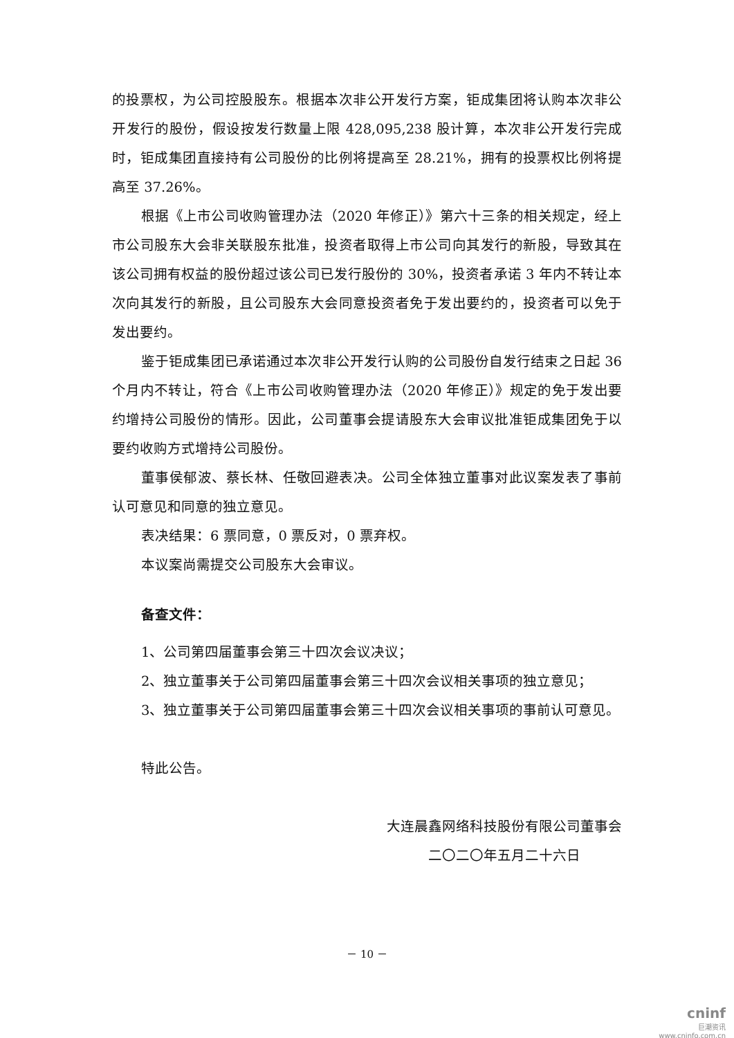的投票权，为公司控股股东。根据本次非公开发行方案，钜成集团将认购本次非公开发行的股份，假设按发行数量上限 428,095,238 股计算，本次非公开发行完成时，钜成集团直接持有公司股份的比例将提高至 28.21%，拥有的投票权比例将提高至 37.26%。
根据《上市公司收购管理办法（2020 年修正）》第六十三条的相关规定，经上市公司股东大会非关联股东批准，投资者取得上市公司向其发行的新股，导致其在该公司拥有权益的股份超过该公司已发行股份的 30%，投资者承诺 3 年内不转让本次向其发行的新股，且公司股东大会同意投资者免于发出要约的，投资者可以免于发出要约。
鉴于钜成集团已承诺通过本次非公开发行认购的公司股份自发行结束之日起 36 个月内不转让，符合《上市公司收购管理办法（2020 年修正）》规定的免于发出要约增持公司股份的情形。因此，公司董事会提请股东大会审议批准钜成集团免于以要约收购方式增持公司股份。
董事侯郁波、蔡长林、任敬回避表决。公司全体独立董事对此议案发表了事前认可意见和同意的独立意见。
表决结果：6 票同意，0 票反对，0 票弃权。
本议案尚需提交公司股东大会审议。
备查文件：
1、公司第四届董事会第三十四次会议决议；
2、独立董事关于公司第四届董事会第三十四次会议相关事项的独立意见；
3、独立董事关于公司第四届董事会第三十四次会议相关事项的事前认可意见。
特此公告。
大连晨鑫网络科技股份有限公司董事会
二〇二〇年五月二十六日
－ 10 －
cninf
巨潮资讯
www.cninfo.com.cn